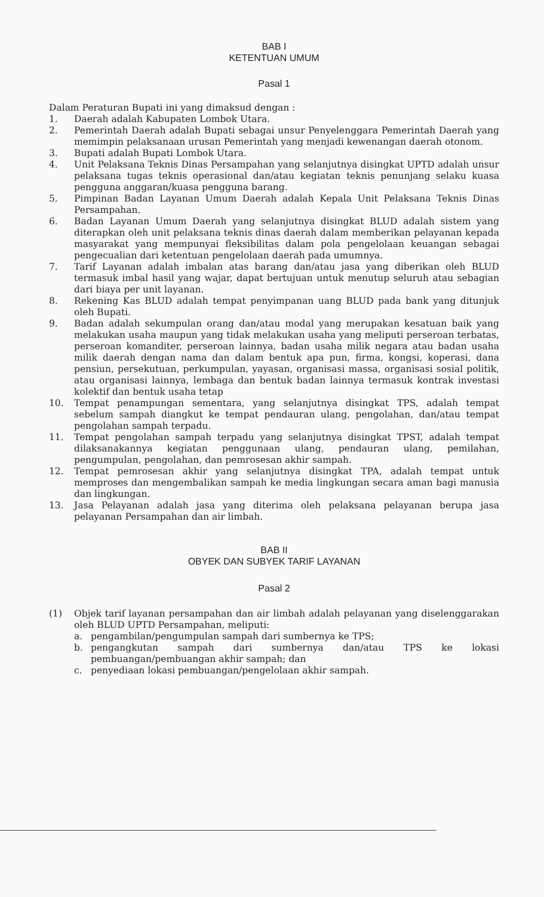BAB I
KETENTUAN UMUM
Pasal 1
Dalam Peraturan Bupati ini yang dimaksud dengan :
1. Daerah adalah Kabupaten Lombok Utara.
2. Pemerintah Daerah adalah Bupati sebagai unsur Penyelenggara Pemerintah Daerah yang memimpin pelaksanaan urusan Pemerintah yang menjadi kewenangan daerah otonom.
3. Bupati adalah Bupati Lombok Utara.
4. Unit Pelaksana Teknis Dinas Persampahan yang selanjutnya disingkat UPTD adalah unsur pelaksana tugas teknis operasional dan/atau kegiatan teknis penunjang selaku kuasa pengguna anggaran/kuasa pengguna barang.
5. Pimpinan Badan Layanan Umum Daerah adalah Kepala Unit Pelaksana Teknis Dinas Persampahan.
6. Badan Layanan Umum Daerah yang selanjutnya disingkat BLUD adalah sistem yang diterapkan oleh unit pelaksana teknis dinas daerah dalam memberikan pelayanan kepada masyarakat yang mempunyai fleksibilitas dalam pola pengelolaan keuangan sebagai pengecualian dari ketentuan pengelolaan daerah pada umumnya.
7. Tarif Layanan adalah imbalan atas barang dan/atau jasa yang diberikan oleh BLUD termasuk imbal hasil yang wajar, dapat bertujuan untuk menutup seluruh atau sebagian dari biaya per unit layanan.
8. Rekening Kas BLUD adalah tempat penyimpanan uang BLUD pada bank yang ditunjuk oleh Bupati.
9. Badan adalah sekumpulan orang dan/atau modal yang merupakan kesatuan baik yang melakukan usaha maupun yang tidak melakukan usaha yang meliputi perseroan terbatas, perseroan komanditer, perseroan lainnya, badan usaha milik negara atau badan usaha milik daerah dengan nama dan dalam bentuk apa pun, firma, kongsi, koperasi, dana pensiun, persekutuan, perkumpulan, yayasan, organisasi massa, organisasi sosial politik, atau organisasi lainnya, lembaga dan bentuk badan lainnya termasuk kontrak investasi kolektif dan bentuk usaha tetap
10. Tempat penampungan sementara, yang selanjutnya disingkat TPS, adalah tempat sebelum sampah diangkut ke tempat pendauran ulang, pengolahan, dan/atau tempat pengolahan sampah terpadu.
11. Tempat pengolahan sampah terpadu yang selanjutnya disingkat TPST, adalah tempat dilaksanakannya kegiatan penggunaan ulang, pendauran ulang, pemilahan, pengumpulan, pengolahan, dan pemrosesan akhir sampah.
12. Tempat pemrosesan akhir yang selanjutnya disingkat TPA, adalah tempat untuk memproses dan mengembalikan sampah ke media lingkungan secara aman bagi manusia dan lingkungan.
13. Jasa Pelayanan adalah jasa yang diterima oleh pelaksana pelayanan berupa jasa pelayanan Persampahan dan air limbah.
BAB II
OBYEK DAN SUBYEK TARIF LAYANAN
Pasal 2
(1) Objek tarif layanan persampahan dan air limbah adalah pelayanan yang diselenggarakan oleh BLUD UPTD Persampahan, meliputi:
a. pengambilan/pengumpulan sampah dari sumbernya ke TPS;
b. pengangkutan sampah dari sumbernya dan/atau TPS ke lokasi pembuangan/pembuangan akhir sampah; dan
c. penyediaan lokasi pembuangan/pengelolaan akhir sampah.